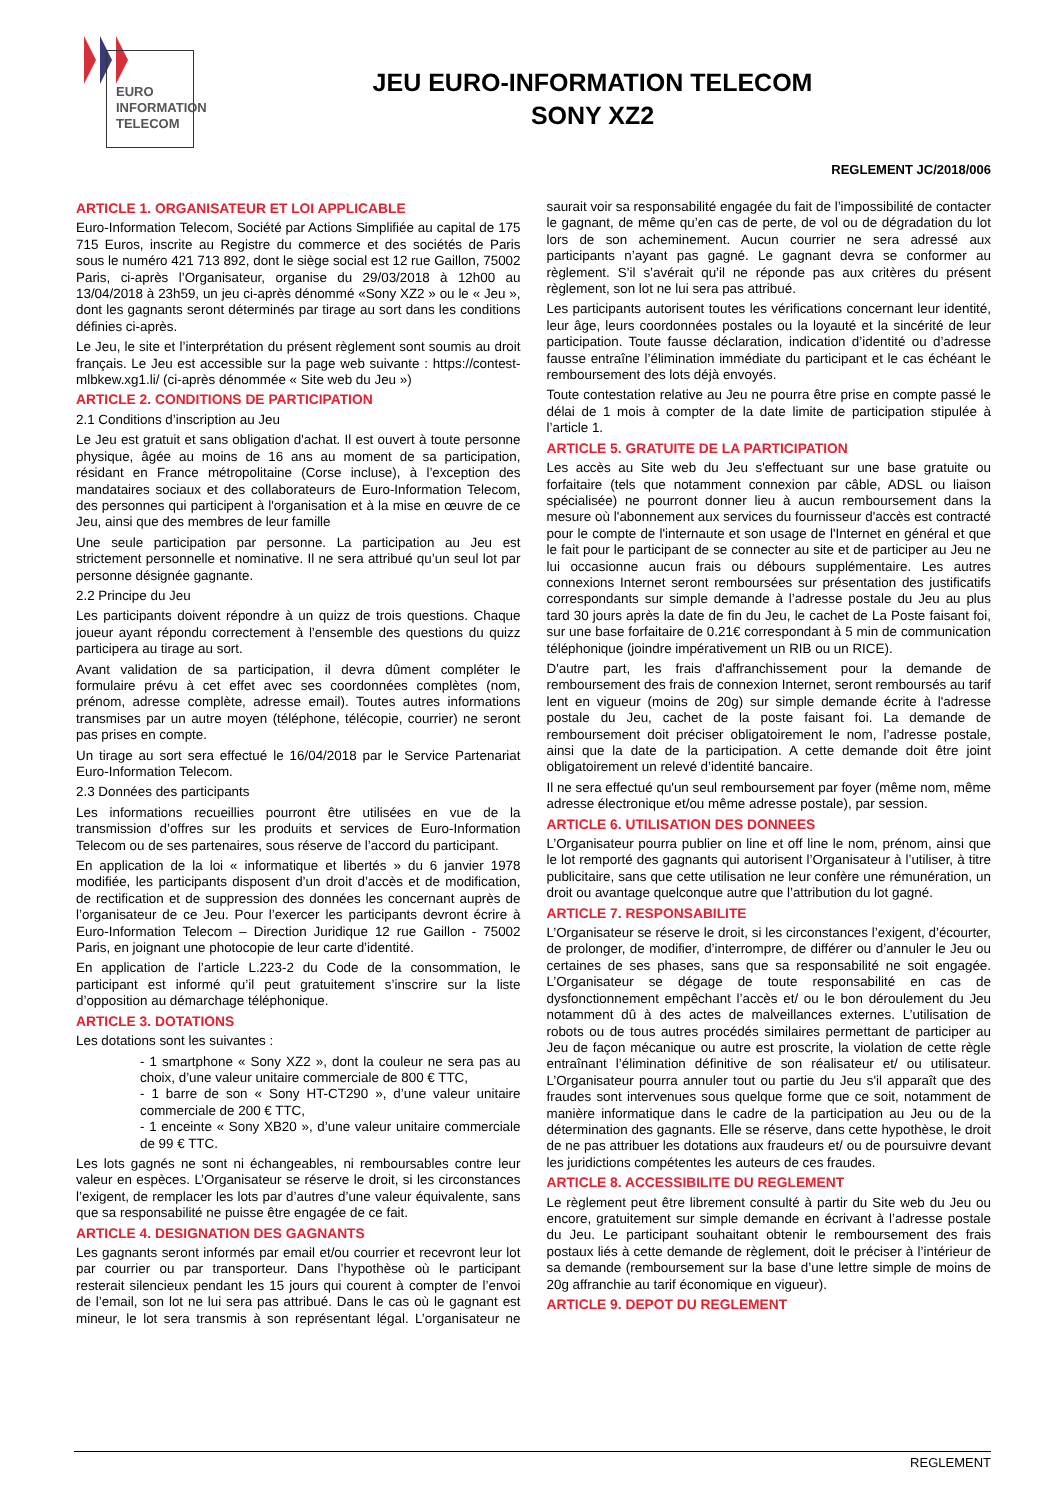EURO
INFORMATION
TELECOM
JEU EURO-INFORMATION TELECOM
SONY XZ2
REGLEMENT JC/2018/006
ARTICLE 1. ORGANISATEUR ET LOI APPLICABLE
Euro-Information Telecom, Société par Actions Simplifiée au capital de 175 715 Euros, inscrite au Registre du commerce et des sociétés de Paris sous le numéro 421 713 892, dont le siège social est 12 rue Gaillon, 75002 Paris, ci-après l’Organisateur, organise du 29/03/2018 à 12h00 au 13/04/2018 à 23h59, un jeu ci-après dénommé «Sony XZ2 » ou le « Jeu », dont les gagnants seront déterminés par tirage au sort dans les conditions définies ci-après.
Le Jeu, le site et l’interprétation du présent règlement sont soumis au droit français. Le Jeu est accessible sur la page web suivante : https://contest-mlbkew.xg1.li/ (ci-après dénommée « Site web du Jeu »)
ARTICLE 2. CONDITIONS DE PARTICIPATION
2.1 Conditions d’inscription au Jeu
Le Jeu est gratuit et sans obligation d'achat. Il est ouvert à toute personne physique, âgée au moins de 16 ans au moment de sa participation, résidant en France métropolitaine (Corse incluse), à l’exception des mandataires sociaux et des collaborateurs de Euro-Information Telecom, des personnes qui participent à l'organisation et à la mise en œuvre de ce Jeu, ainsi que des membres de leur famille
Une seule participation par personne. La participation au Jeu est strictement personnelle et nominative. Il ne sera attribué qu’un seul lot par personne désignée gagnante.
2.2 Principe du Jeu
Les participants doivent répondre à un quizz de trois questions. Chaque joueur ayant répondu correctement à l’ensemble des questions du quizz participera au tirage au sort.
Avant validation de sa participation, il devra dûment compléter le formulaire prévu à cet effet avec ses coordonnées complètes (nom, prénom, adresse complète, adresse email). Toutes autres informations transmises par un autre moyen (téléphone, télécopie, courrier) ne seront pas prises en compte.
Un tirage au sort sera effectué le 16/04/2018 par le Service Partenariat Euro-Information Telecom.
2.3 Données des participants
Les informations recueillies pourront être utilisées en vue de la transmission d’offres sur les produits et services de Euro-Information Telecom ou de ses partenaires, sous réserve de l’accord du participant.
En application de la loi « informatique et libertés » du 6 janvier 1978 modifiée, les participants disposent d’un droit d’accès et de modification, de rectification et de suppression des données les concernant auprès de l’organisateur de ce Jeu. Pour l’exercer les participants devront écrire à Euro-Information Telecom – Direction Juridique 12 rue Gaillon - 75002 Paris, en joignant une photocopie de leur carte d’identité.
En application de l’article L.223-2 du Code de la consommation, le participant est informé qu’il peut gratuitement s’inscrire sur la liste d’opposition au démarchage téléphonique.
ARTICLE 3. DOTATIONS
Les dotations sont les suivantes :
- 1 smartphone « Sony XZ2 », dont la couleur ne sera pas au choix, d’une valeur unitaire commerciale de 800 € TTC,
- 1 barre de son « Sony HT-CT290 », d’une valeur unitaire commerciale de 200 € TTC,
- 1 enceinte « Sony XB20 », d’une valeur unitaire commerciale de 99 € TTC.
Les lots gagnés ne sont ni échangeables, ni remboursables contre leur valeur en espèces. L’Organisateur se réserve le droit, si les circonstances l’exigent, de remplacer les lots par d’autres d’une valeur équivalente, sans que sa responsabilité ne puisse être engagée de ce fait.
ARTICLE 4. DESIGNATION DES GAGNANTS
Les gagnants seront informés par email et/ou courrier et recevront leur lot par courrier ou par transporteur. Dans l’hypothèse où le participant resterait silencieux pendant les 15 jours qui courent à compter de l’envoi de l’email, son lot ne lui sera pas attribué. Dans le cas où le gagnant est mineur, le lot sera transmis à son représentant légal. L’organisateur ne saurait voir sa responsabilité engagée du fait de l’impossibilité de contacter le gagnant, de même qu’en cas de perte, de vol ou de dégradation du lot lors de son acheminement. Aucun courrier ne sera adressé aux participants n’ayant pas gagné. Le gagnant devra se conformer au règlement. S’il s’avérait qu’il ne réponde pas aux critères du présent règlement, son lot ne lui sera pas attribué.
Les participants autorisent toutes les vérifications concernant leur identité, leur âge, leurs coordonnées postales ou la loyauté et la sincérité de leur participation. Toute fausse déclaration, indication d’identité ou d’adresse fausse entraîne l’élimination immédiate du participant et le cas échéant le remboursement des lots déjà envoyés.
Toute contestation relative au Jeu ne pourra être prise en compte passé le délai de 1 mois à compter de la date limite de participation stipulée à l’article 1.
ARTICLE 5. GRATUITE DE LA PARTICIPATION
Les accès au Site web du Jeu s'effectuant sur une base gratuite ou forfaitaire (tels que notamment connexion par câble, ADSL ou liaison spécialisée) ne pourront donner lieu à aucun remboursement dans la mesure où l'abonnement aux services du fournisseur d'accès est contracté pour le compte de l'internaute et son usage de l'Internet en général et que le fait pour le participant de se connecter au site et de participer au Jeu ne lui occasionne aucun frais ou débours supplémentaire. Les autres connexions Internet seront remboursées sur présentation des justificatifs correspondants sur simple demande à l’adresse postale du Jeu au plus tard 30 jours après la date de fin du Jeu, le cachet de La Poste faisant foi, sur une base forfaitaire de 0.21€ correspondant à 5 min de communication téléphonique (joindre impérativement un RIB ou un RICE).
D'autre part, les frais d'affranchissement pour la demande de remboursement des frais de connexion Internet, seront remboursés au tarif lent en vigueur (moins de 20g) sur simple demande écrite à l'adresse postale du Jeu, cachet de la poste faisant foi. La demande de remboursement doit préciser obligatoirement le nom, l’adresse postale, ainsi que la date de la participation. A cette demande doit être joint obligatoirement un relevé d’identité bancaire.
Il ne sera effectué qu'un seul remboursement par foyer (même nom, même adresse électronique et/ou même adresse postale), par session.
ARTICLE 6. UTILISATION DES DONNEES
L’Organisateur pourra publier on line et off line le nom, prénom, ainsi que le lot remporté des gagnants qui autorisent l’Organisateur à l’utiliser, à titre publicitaire, sans que cette utilisation ne leur confère une rémunération, un droit ou avantage quelconque autre que l’attribution du lot gagné.
ARTICLE 7. RESPONSABILITE
L’Organisateur se réserve le droit, si les circonstances l’exigent, d’écourter, de prolonger, de modifier, d’interrompre, de différer ou d’annuler le Jeu ou certaines de ses phases, sans que sa responsabilité ne soit engagée. L’Organisateur se dégage de toute responsabilité en cas de dysfonctionnement empêchant l’accès et/ ou le bon déroulement du Jeu notamment dû à des actes de malveillances externes. L’utilisation de robots ou de tous autres procédés similaires permettant de participer au Jeu de façon mécanique ou autre est proscrite, la violation de cette règle entraînant l’élimination définitive de son réalisateur et/ ou utilisateur. L’Organisateur pourra annuler tout ou partie du Jeu s'il apparaît que des fraudes sont intervenues sous quelque forme que ce soit, notamment de manière informatique dans le cadre de la participation au Jeu ou de la détermination des gagnants. Elle se réserve, dans cette hypothèse, le droit de ne pas attribuer les dotations aux fraudeurs et/ ou de poursuivre devant les juridictions compétentes les auteurs de ces fraudes.
ARTICLE 8. ACCESSIBILITE DU REGLEMENT
Le règlement peut être librement consulté à partir du Site web du Jeu ou encore, gratuitement sur simple demande en écrivant à l’adresse postale du Jeu. Le participant souhaitant obtenir le remboursement des frais postaux liés à cette demande de règlement, doit le préciser à l’intérieur de sa demande (remboursement sur la base d’une lettre simple de moins de 20g affranchie au tarif économique en vigueur).
ARTICLE 9. DEPOT DU REGLEMENT
REGLEMENT